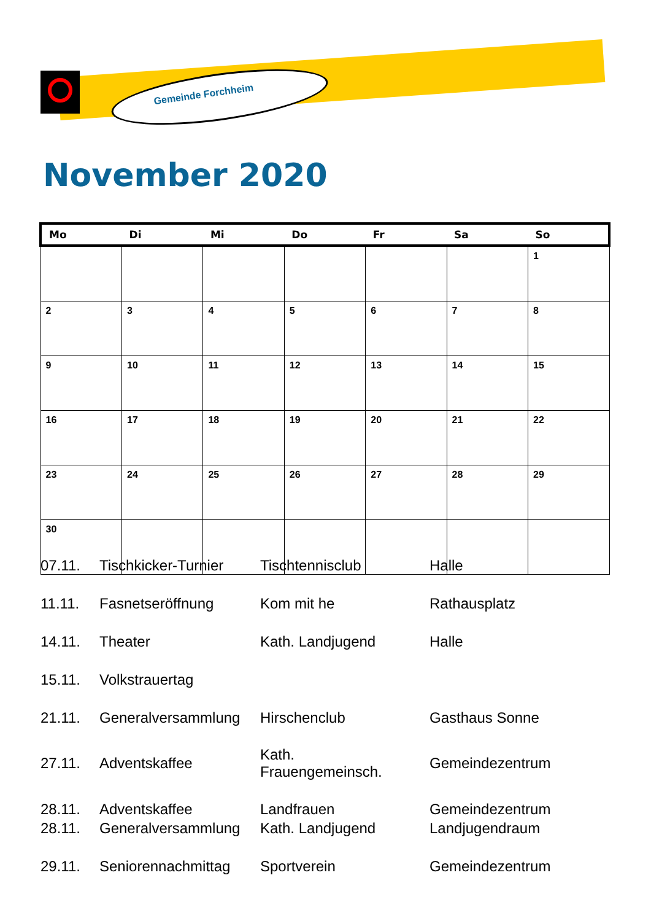Gemeinde Forchheim
November 2020
| Mo | Di | Mi | Do | Fr | Sa | So |
| --- | --- | --- | --- | --- | --- | --- |
| | | | | | | 1 |
| 2 | 3 | 4 | 5 | 6 | 7 | 8 |
| 9 | 10 | 11 | 12 | 13 | 14 | 15 |
| 16 | 17 | 18 | 19 | 20 | 21 | 22 |
| 23 | 24 | 25 | 26 | 27 | 28 | 29 |
| 30 | | | | | | |
| 07.11. | Tischkicker-Turnier | Tischtennisclub | Halle |
| 11.11. | Fasnetseröffnung | Kom mit he | Rathausplatz |
| 14.11. | Theater | Kath. Landjugend | Halle |
| 15.11. | Volkstrauertag | | |
| 21.11. | Generalversammlung | Hirschenclub | Gasthaus Sonne |
| 27.11. | Adventskaffee | Kath. Frauengemeinsch. | Gemeindezentrum |
| 28.11. | Adventskaffee | Landfrauen | Gemeindezentrum |
| 28.11. | Generalversammlung | Kath. Landjugend | Landjugendraum |
| 29.11. | Seniorennachmittag | Sportverein | Gemeindezentrum |